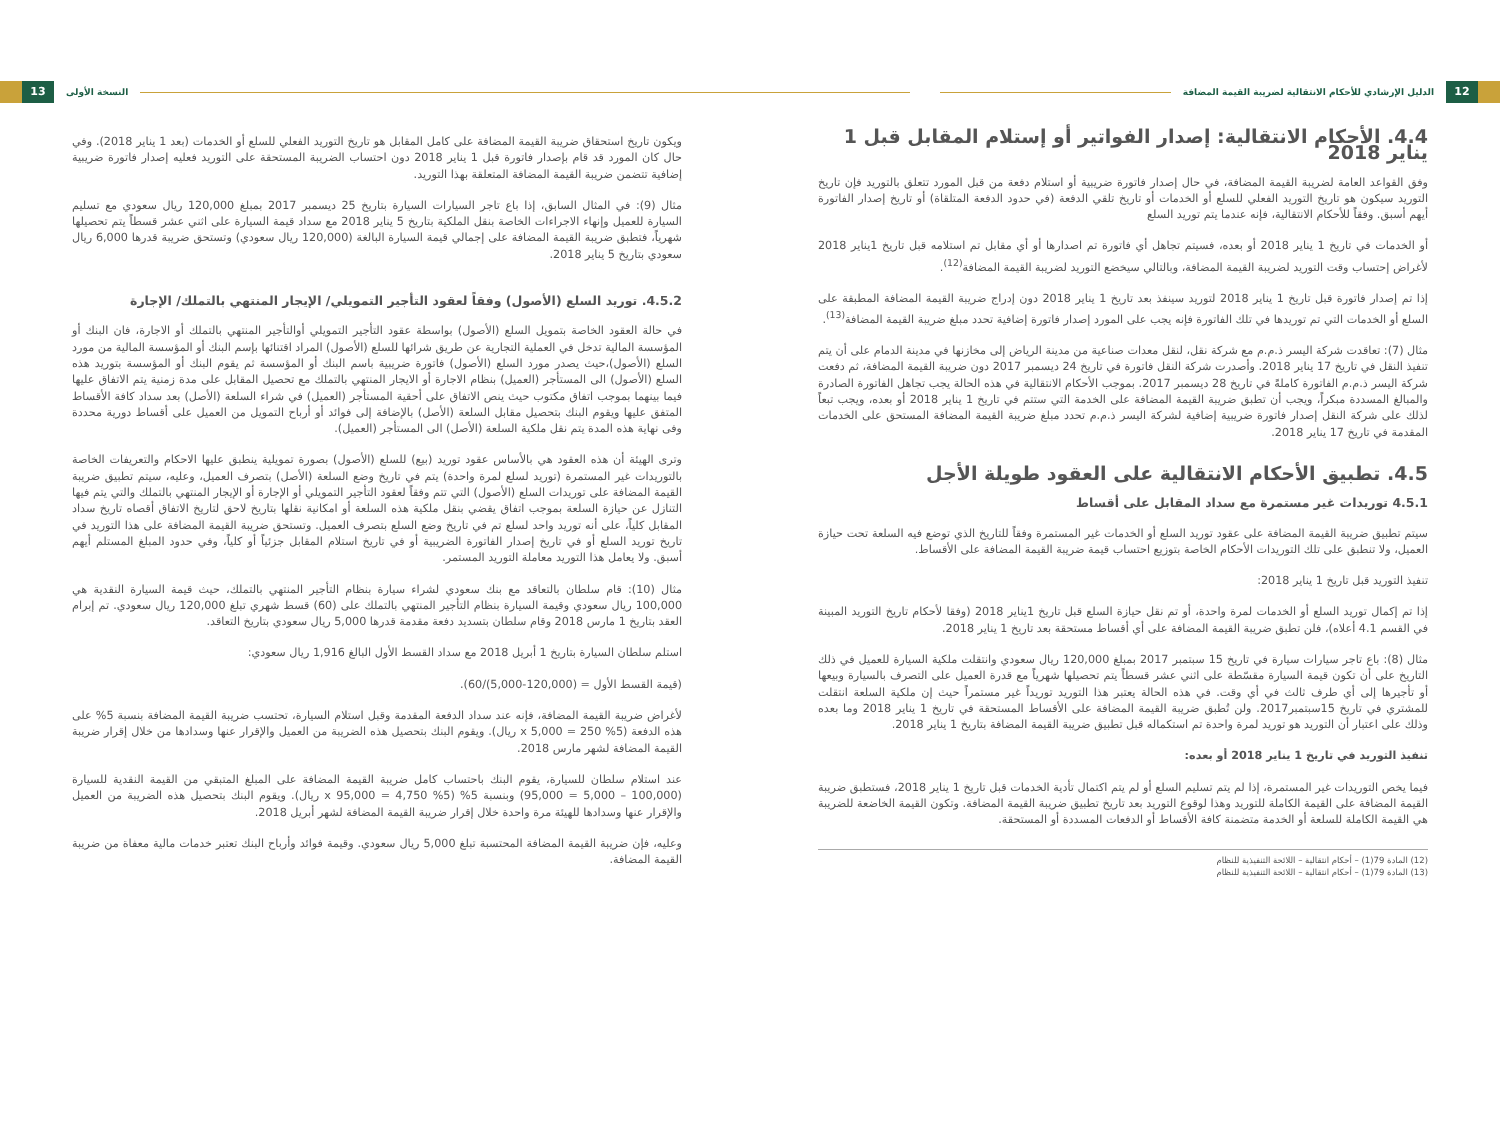13
النسخة الأولى
الدليل الإرشادي للأحكام الانتقالية لضريبة القيمة المضافة
12
ويكون تاريخ استحقاق ضريبة القيمة المضافة على كامل المقابل هو تاريخ التوريد الفعلي للسلع أو الخدمات (بعد 1 يناير 2018). وفي حال كان المورد قد قام بإصدار فاتورة قبل 1 يناير 2018 دون احتساب الضريبة المستحقة على التوريد فعليه إصدار فاتورة ضريبية إضافية تتضمن ضريبة القيمة المضافة المتعلقة بهذا التوريد.
مثال (9): في المثال السابق، إذا باع تاجر السيارات السيارة بتاريخ 25 ديسمبر 2017 بمبلغ 120,000 ريال سعودي مع تسليم السيارة للعميل وإنهاء الاجراءات الخاصة بنقل الملكية بتاريخ 5 يناير 2018 مع سداد قيمة السيارة على اثني عشر قسطاً يتم تحصيلها شهرياً، فتطبق ضريبة القيمة المضافة على إجمالي قيمة السيارة البالغة (120,000 ريال سعودي) وتستحق ضريبة قدرها 6,000 ريال سعودي بتاريخ 5 يناير 2018.
4.5.2. توريد السلع (الأصول) وفقاً لعقود التأجير التمويلي/ الإيجار المنتهي بالتملك/ الإجارة
في حالة العقود الخاصة بتمويل السلع (الأصول) بواسطة عقود التأجير التمويلي أوالتأجير المنتهي بالتملك أو الاجارة، فان البنك أو المؤسسة المالية تدخل في العملية التجارية عن طريق شرائها للسلع (الأصول) المراد اقتنائها بإسم البنك أو المؤسسة المالية من مورد السلع (الأصول)،حيث يصدر مورد السلع (الأصول) فاتورة ضريبية باسم البنك أو المؤسسة ثم يقوم البنك أو المؤسسة بتوريد هذه السلع (الأصول) الى المستأجر (العميل) بنظام الاجارة أو الايجار المنتهي بالتملك مع تحصيل المقابل على مدة زمنية يتم الاتفاق عليها فيما بينهما بموجب اتفاق مكتوب حيث ينص الاتفاق على أحقية المستأجر (العميل) في شراء السلعة (الأصل) بعد سداد كافة الأقساط المتفق عليها ويقوم البنك بتحصيل مقابل السلعة (الأصل) بالإضافة إلى فوائد أو أرباح التمويل من العميل على أقساط دورية محددة وفى نهاية هذه المدة يتم نقل ملكية السلعة (الأصل) الى المستأجر (العميل).
وترى الهيئة أن هذه العقود هي بالأساس عقود توريد (بيع) للسلع (الأصول) بصورة تمويلية ينطبق عليها الاحكام والتعريفات الخاصة بالتوريدات غير المستمرة (توريد لسلع لمرة واحدة) يتم في تاريخ وضع السلعة (الأصل) بتصرف العميل، وعليه، سيتم تطبيق ضريبة القيمة المضافة على توريدات السلع (الأصول) التي تتم وفقاً لعقود التأجير التمويلي أو الإجارة أو الإيجار المنتهي بالتملك والتي يتم فيها التنازل عن حيازة السلعة بموجب اتفاق يقضي بنقل ملكية هذه السلعة أو امكانية نقلها بتاريخ لاحق لتاريخ الاتفاق أقصاه تاريخ سداد المقابل كلياً، على أنه توريد واحد لسلع تم في تاريخ وضع السلع بتصرف العميل. وتستحق ضريبة القيمة المضافة على هذا التوريد في تاريخ توريد السلع أو في تاريخ إصدار الفاتورة الضريبية أو في تاريخ استلام المقابل جزئياً أو كلياً، وفي حدود المبلغ المستلم أيهم أسبق. ولا يعامل هذا التوريد معاملة التوريد المستمر.
مثال (10): قام سلطان بالتعاقد مع بنك سعودي لشراء سيارة بنظام التأجير المنتهي بالتملك، حيث قيمة السيارة النقدية هي 100,000 ريال سعودي وقيمة السيارة بنظام التأجير المنتهي بالتملك على (60) قسط شهري تبلغ 120,000 ريال سعودي. تم إبرام العقد بتاريخ 1 مارس 2018 وقام سلطان بتسديد دفعة مقدمة قدرها 5,000 ريال سعودي بتاريخ التعاقد.
استلم سلطان السيارة بتاريخ 1 أبريل 2018 مع سداد القسط الأول البالغ 1,916 ريال سعودي:
(قيمة القسط الأول = (120,000-5,000)/60).
لأغراض ضريبة القيمة المضافة، فإنه عند سداد الدفعة المقدمة وقبل استلام السيارة، تحتسب ضريبة القيمة المضافة بنسبة 5% على هذه الدفعة (5% x 5,000 = 250 ريال). ويقوم البنك بتحصيل هذه الضريبة من العميل والإقرار عنها وسدادها من خلال إقرار ضريبة القيمة المضافة لشهر مارس 2018.
عند استلام سلطان للسيارة، يقوم البنك باحتساب كامل ضريبة القيمة المضافة على المبلغ المتبقي من القيمة النقدية للسيارة (100,000 – 5,000 = 95,000) وبنسبة 5% (5% x 95,000 = 4,750 ريال). ويقوم البنك بتحصيل هذه الضريبة من العميل والإقرار عنها وسدادها للهيئة مرة واحدة خلال إقرار ضريبة القيمة المضافة لشهر أبريل 2018.
وعليه، فإن ضريبة القيمة المضافة المحتسبة تبلغ 5,000 ريال سعودي. وقيمة فوائد وأرباح البنك تعتبر خدمات مالية معفاة من ضريبة القيمة المضافة.
4.4. الأحكام الانتقالية: إصدار الفواتير أو إستلام المقابل قبل 1 يناير 2018
وفق القواعد العامة لضريبة القيمة المضافة، في حال إصدار فاتورة ضريبية أو استلام دفعة من قبل المورد تتعلق بالتوريد فإن تاريخ التوريد سيكون هو تاريخ التوريد الفعلي للسلع أو الخدمات أو تاريخ تلقي الدفعة (في حدود الدفعة المتلقاة) أو تاريخ إصدار الفاتورة أيهم أسبق. وفقاً للأحكام الانتقالية، فإنه عندما يتم توريد السلع
أو الخدمات في تاريخ 1 يناير 2018 أو بعده، فسيتم تجاهل أي فاتورة تم اصدارها أو أي مقابل تم استلامه قبل تاريخ 1يناير 2018 لأغراض إحتساب وقت التوريد لضريبة القيمة المضافة، وبالتالي سيخضع التوريد لضريبة القيمة المضافة<sup>(12)</sup>.
إذا تم إصدار فاتورة قبل تاريخ 1 يناير 2018 لتوريد سينفذ بعد تاريخ 1 يناير 2018 دون إدراج ضريبة القيمة المضافة المطبقة على السلع أو الخدمات التي تم توريدها في تلك الفاتورة فإنه يجب على المورد إصدار فاتورة إضافية تحدد مبلغ ضريبة القيمة المضافة<sup>(13)</sup>.
مثال (7): تعاقدت شركة اليسر ذ.م.م مع شركة نقل، لنقل معدات صناعية من مدينة الرياض إلى مخازنها في مدينة الدمام على أن يتم تنفيذ النقل في تاريخ 17 يناير 2018. وأصدرت شركة النقل فاتورة في تاريخ 24 ديسمبر 2017 دون ضريبة القيمة المضافة، ثم دفعت شركة اليسر ذ.م.م الفاتورة كاملةً في تاريخ 28 ديسمبر 2017. بموجب الأحكام الانتقالية في هذه الحالة يجب تجاهل الفاتورة الصادرة والمبالغ المسددة مبكراً، ويجب أن تطبق ضريبة القيمة المضافة على الخدمة التي ستتم في تاريخ 1 يناير 2018 أو بعده، ويجب تبعاً لذلك على شركة النقل إصدار فاتورة ضريبية إضافية لشركة اليسر ذ.م.م تحدد مبلغ ضريبة القيمة المضافة المستحق على الخدمات المقدمة في تاريخ 17 يناير 2018.
4.5. تطبيق الأحكام الانتقالية على العقود طويلة الأجل
4.5.1 توريدات غير مستمرة مع سداد المقابل على أقساط
سيتم تطبيق ضريبة القيمة المضافة على عقود توريد السلع أو الخدمات غير المستمرة وفقاً للتاريخ الذي توضع فيه السلعة تحت حيازة العميل، ولا تنطبق على تلك التوريدات الأحكام الخاصة بتوزيع احتساب قيمة ضريبة القيمة المضافة على الأقساط.
تنفيذ التوريد قبل تاريخ 1 يناير 2018:
إذا تم إكمال توريد السلع أو الخدمات لمرة واحدة، أو تم نقل حيازة السلع قبل تاريخ 1يناير 2018 (وفقا لأحكام تاريخ التوريد المبينة في القسم 4.1 أعلاه)، فلن تطبق ضريبة القيمة المضافة على أي أقساط مستحقة بعد تاريخ 1 يناير 2018.
مثال (8): باع تاجر سيارات سيارة في تاريخ 15 سبتمبر 2017 بمبلغ 120,000 ريال سعودي وانتقلت ملكية السيارة للعميل في ذلك التاريخ على أن تكون قيمة السيارة مقسّطة على اثني عشر قسطاً يتم تحصيلها شهرياً مع قدرة العميل على التصرف بالسيارة وبيعها أو تأجيرها إلى أي طرف ثالث في أي وقت. في هذه الحالة يعتبر هذا التوريد توريداً غير مستمراً حيث إن ملكية السلعة انتقلت للمشتري في تاريخ 15سبتمبر2017. ولن تُطبق ضريبة القيمة المضافة على الأقساط المستحقة في تاريخ 1 يناير 2018 وما بعده وذلك على اعتبار أن التوريد هو توريد لمرة واحدة تم استكماله قبل تطبيق ضريبة القيمة المضافة بتاريخ 1 يناير 2018.
تنفيذ التوريد في تاريخ 1 يناير 2018 أو بعده:
فيما يخص التوريدات غير المستمرة، إذا لم يتم تسليم السلع أو لم يتم اكتمال تأدية الخدمات قبل تاريخ 1 يناير 2018، فستطبق ضريبة القيمة المضافة على القيمة الكاملة للتوريد وهذا لوقوع التوريد بعد تاريخ تطبيق ضريبة القيمة المضافة. وتكون القيمة الخاضعة للضريبة هي القيمة الكاملة للسلعة أو الخدمة متضمنة كافة الأقساط أو الدفعات المسددة أو المستحقة.
(12) المادة 79(1) – أحكام انتقالية – اللائحة التنفيذية للنظام
(13) المادة 79(1) – أحكام انتقالية – اللائحة التنفيذية للنظام